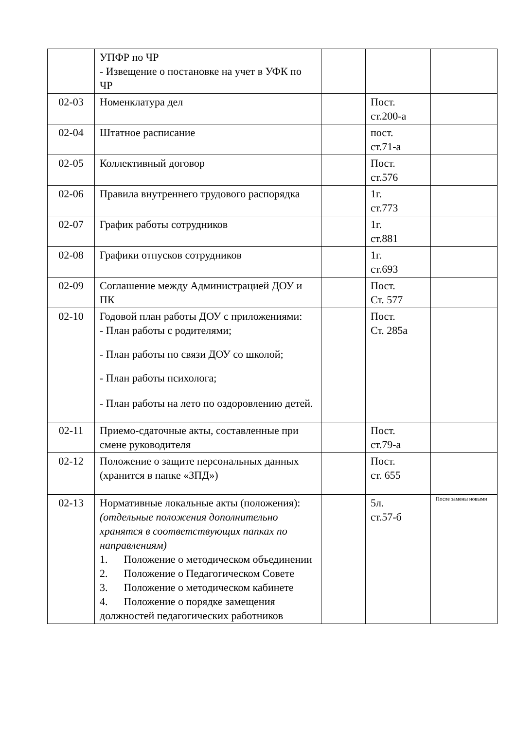| | УПФР по ЧР - Извещение о постановке на учет в УФК по ЧР | | | |
| 02-03 | Номенклатура дел | | Пост. ст.200-а | |
| 02-04 | Штатное расписание | | пост. ст.71-а | |
| 02-05 | Коллективный договор | | Пост. ст.576 | |
| 02-06 | Правила внутреннего трудового распорядка | | 1г. ст.773 | |
| 02-07 | График работы сотрудников | | 1г. ст.881 | |
| 02-08 | Графики отпусков сотрудников | | 1г. ст.693 | |
| 02-09 | Соглашение между Администрацией ДОУ и ПК | | Пост. Ст. 577 | |
| 02-10 | Годовой план работы ДОУ с приложениями: - План работы с родителями; - План работы по связи ДОУ со школой; - План работы психолога; - План работы на лето по оздоровлению детей. | | Пост. Ст. 285а | |
| 02-11 | Приемо-сдаточные акты, составленные при смене руководителя | | Пост. ст.79-а | |
| 02-12 | Положение о защите персональных данных (хранится в папке «ЗПД») | | Пост. ст. 655 | |
| 02-13 | Нормативные локальные акты (положения): (отдельные положения дополнительно хранятся в соответствующих папках по направлениям) 1. Положение о методическом объединении 2. Положение о Педагогическом Совете 3. Положение о методическом кабинете 4. Положение о порядке замещения должностей педагогических работников | | 5л. ст.57-б | После замены новыми |